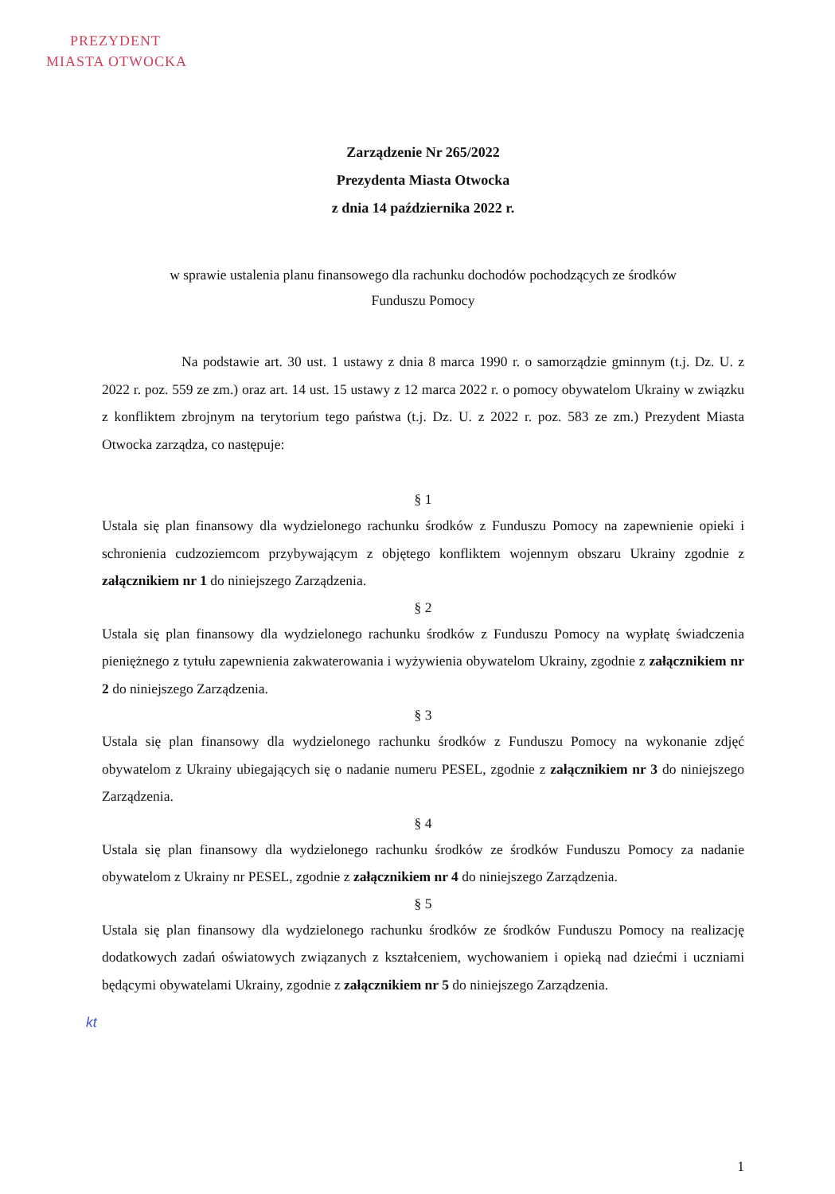PREZYDENT
MIASTA OTWOCKA
Zarządzenie Nr 265/2022
Prezydenta Miasta Otwocka
z dnia 14 października 2022 r.
w sprawie ustalenia planu finansowego dla rachunku dochodów pochodzących ze środków
Funduszu Pomocy
Na podstawie art. 30 ust. 1 ustawy z dnia 8 marca 1990 r. o samorządzie gminnym (t.j. Dz. U. z 2022 r. poz. 559 ze zm.) oraz art. 14 ust. 15 ustawy z 12 marca 2022 r. o pomocy obywatelom Ukrainy w związku z konfliktem zbrojnym na terytorium tego państwa (t.j. Dz. U. z 2022 r. poz. 583 ze zm.) Prezydent Miasta Otwocka zarządza, co następuje:
§ 1
Ustala się plan finansowy dla wydzielonego rachunku środków z Funduszu Pomocy na zapewnienie opieki i schronienia cudzoziemcom przybywającym z objętego konfliktem wojennym obszaru Ukrainy zgodnie z załącznikiem nr 1 do niniejszego Zarządzenia.
§ 2
Ustala się plan finansowy dla wydzielonego rachunku środków z Funduszu Pomocy na wypłatę świadczenia pieniężnego z tytułu zapewnienia zakwaterowania i wyżywienia obywatelom Ukrainy, zgodnie z załącznikiem nr 2 do niniejszego Zarządzenia.
§ 3
Ustala się plan finansowy dla wydzielonego rachunku środków z Funduszu Pomocy na wykonanie zdjęć obywatelom z Ukrainy ubiegających się o nadanie numeru PESEL, zgodnie z załącznikiem nr 3 do niniejszego Zarządzenia.
§ 4
Ustala się plan finansowy dla wydzielonego rachunku środków ze środków Funduszu Pomocy za nadanie obywatelom z Ukrainy nr PESEL, zgodnie z załącznikiem nr 4 do niniejszego Zarządzenia.
§ 5
Ustala się plan finansowy dla wydzielonego rachunku środków ze środków Funduszu Pomocy na realizację dodatkowych zadań oświatowych związanych z kształceniem, wychowaniem i opieką nad dziećmi i uczniami będącymi obywatelami Ukrainy, zgodnie z załącznikiem nr 5 do niniejszego Zarządzenia.
kt
1